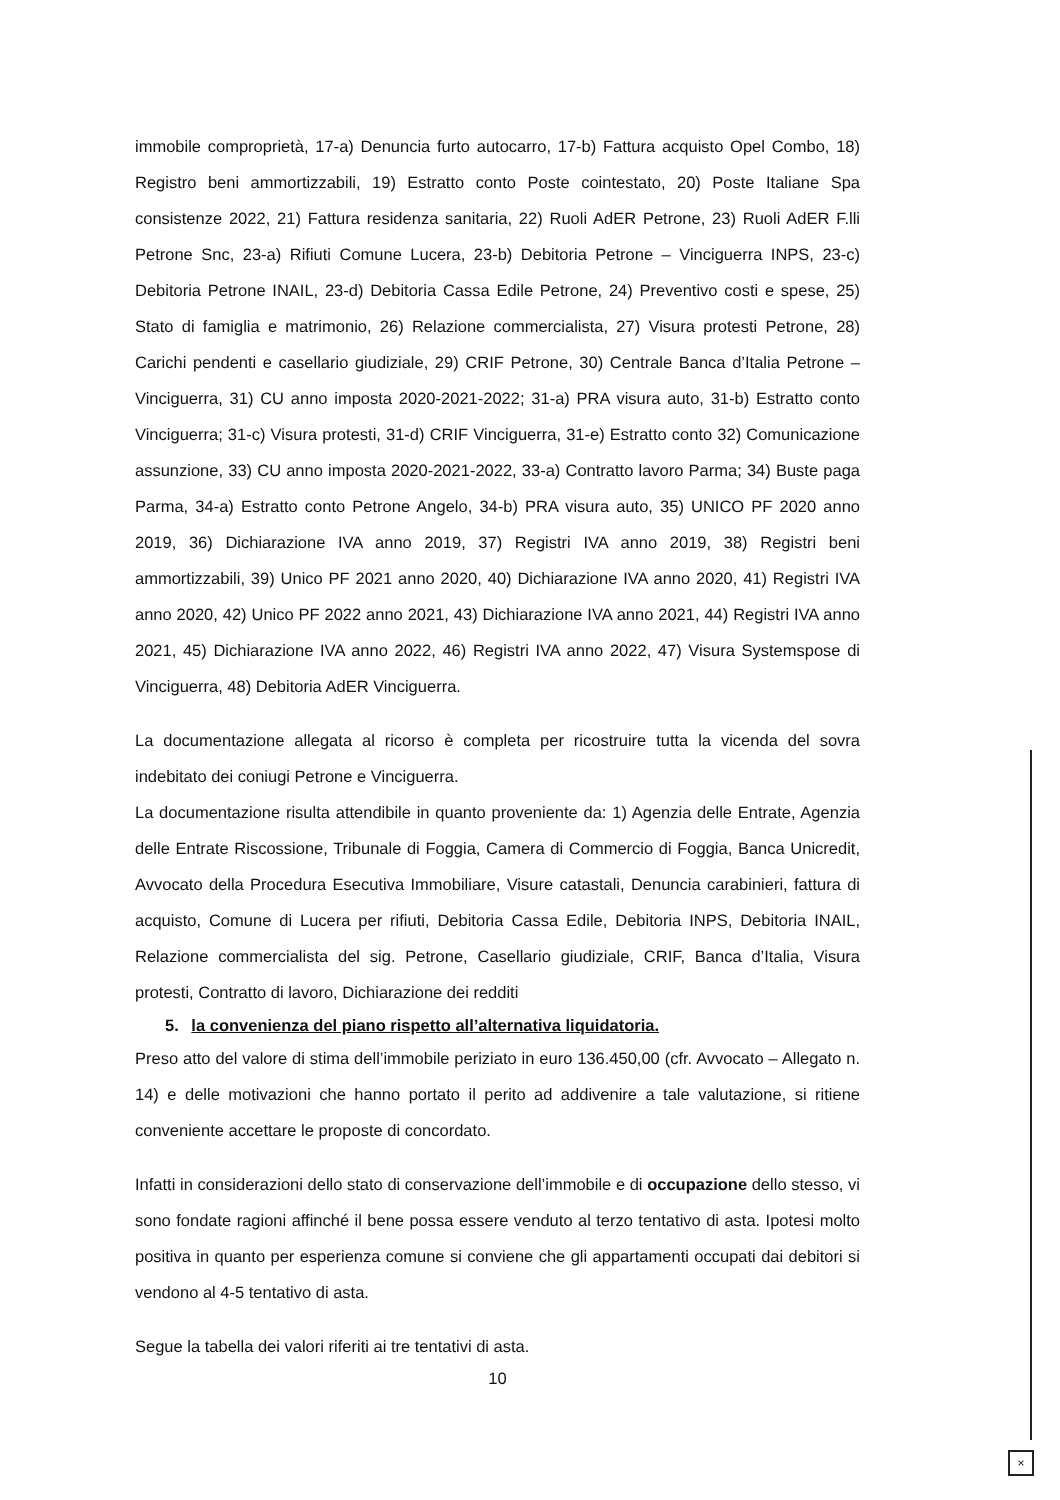immobile comproprietà, 17-a) Denuncia furto autocarro, 17-b) Fattura acquisto Opel Combo, 18) Registro beni ammortizzabili, 19) Estratto conto Poste cointestato, 20) Poste Italiane Spa consistenze 2022, 21) Fattura residenza sanitaria, 22) Ruoli AdER Petrone, 23) Ruoli AdER F.lli Petrone Snc, 23-a) Rifiuti Comune Lucera, 23-b) Debitoria Petrone – Vinciguerra INPS, 23-c) Debitoria Petrone INAIL, 23-d) Debitoria Cassa Edile Petrone, 24) Preventivo costi e spese, 25) Stato di famiglia e matrimonio, 26) Relazione commercialista, 27) Visura protesti Petrone, 28) Carichi pendenti e casellario giudiziale, 29) CRIF Petrone, 30) Centrale Banca d’Italia Petrone – Vinciguerra, 31) CU anno imposta 2020-2021-2022; 31-a) PRA visura auto, 31-b) Estratto conto Vinciguerra; 31-c) Visura protesti, 31-d) CRIF Vinciguerra, 31-e) Estratto conto 32) Comunicazione assunzione, 33) CU anno imposta 2020-2021-2022, 33-a) Contratto lavoro Parma; 34) Buste paga Parma, 34-a) Estratto conto Petrone Angelo, 34-b) PRA visura auto, 35) UNICO PF 2020 anno 2019, 36) Dichiarazione IVA anno 2019, 37) Registri IVA anno 2019, 38) Registri beni ammortizzabili, 39) Unico PF 2021 anno 2020, 40) Dichiarazione IVA anno 2020, 41) Registri IVA anno 2020, 42) Unico PF 2022 anno 2021, 43) Dichiarazione IVA anno 2021, 44) Registri IVA anno 2021, 45) Dichiarazione IVA anno 2022, 46) Registri IVA anno 2022, 47) Visura Systemspose di Vinciguerra, 48) Debitoria AdER Vinciguerra.
La documentazione allegata al ricorso è completa per ricostruire tutta la vicenda del sovra indebitato dei coniugi Petrone e Vinciguerra.
La documentazione risulta attendibile in quanto proveniente da: 1) Agenzia delle Entrate, Agenzia delle Entrate Riscossione, Tribunale di Foggia, Camera di Commercio di Foggia, Banca Unicredit, Avvocato della Procedura Esecutiva Immobiliare, Visure catastali, Denuncia carabinieri, fattura di acquisto, Comune di Lucera per rifiuti, Debitoria Cassa Edile, Debitoria INPS, Debitoria INAIL, Relazione commercialista del sig. Petrone, Casellario giudiziale, CRIF, Banca d’Italia, Visura protesti, Contratto di lavoro, Dichiarazione dei redditi
5. la convenienza del piano rispetto all’alternativa liquidatoria.
Preso atto del valore di stima dell’immobile periziato in euro 136.450,00 (cfr. Avvocato – Allegato n. 14) e delle motivazioni che hanno portato il perito ad addivenire a tale valutazione, si ritiene conveniente accettare le proposte di concordato.
Infatti in considerazioni dello stato di conservazione dell’immobile e di occupazione dello stesso, vi sono fondate ragioni affinché il bene possa essere venduto al terzo tentativo di asta. Ipotesi molto positiva in quanto per esperienza comune si conviene che gli appartamenti occupati dai debitori si vendono al 4-5 tentativo di asta.
Segue la tabella dei valori riferiti ai tre tentativi di asta.
10
×